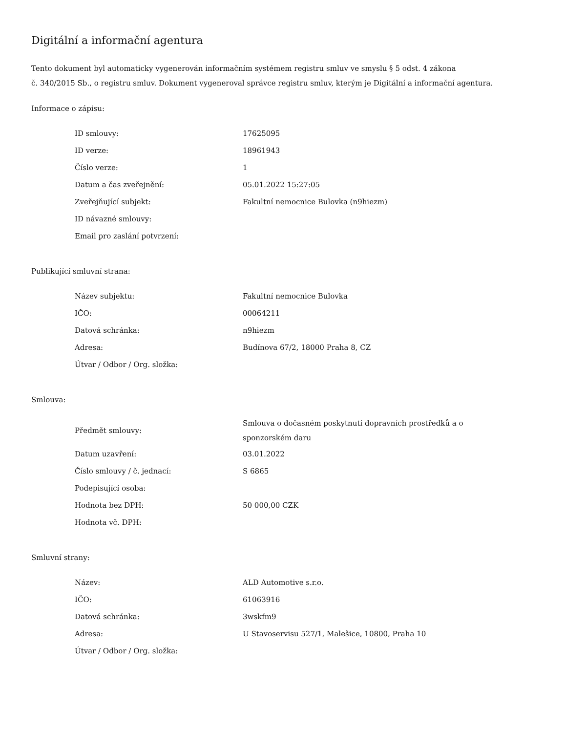Digitální a informační agentura
Tento dokument byl automaticky vygenerován informačním systémem registru smluv ve smyslu § 5 odst. 4 zákona
č. 340/2015 Sb., o registru smluv. Dokument vygeneroval správce registru smluv, kterým je Digitální a informační agentura.
Informace o zápisu:
| ID smlouvy: | 17625095 |
| ID verze: | 18961943 |
| Číslo verze: | 1 |
| Datum a čas zveřejnění: | 05.01.2022 15:27:05 |
| Zveřejňující subjekt: | Fakultní nemocnice Bulovka (n9hiezm) |
| ID návazné smlouvy: | |
| Email pro zaslání potvrzení: | |
Publikující smluvní strana:
| Název subjektu: | Fakultní nemocnice Bulovka |
| IČO: | 00064211 |
| Datová schránka: | n9hiezm |
| Adresa: | Budínova 67/2, 18000 Praha 8, CZ |
| Útvar / Odbor / Org. složka: | |
Smlouva:
| Předmět smlouvy: | Smlouva o dočasném poskytnutí dopravních prostředků a o sponzorském daru |
| Datum uzavření: | 03.01.2022 |
| Číslo smlouvy / č. jednací: | S 6865 |
| Podepisující osoba: | |
| Hodnota bez DPH: | 50 000,00 CZK |
| Hodnota vč. DPH: | |
Smluvní strany:
| Název: | ALD Automotive s.r.o. |
| IČO: | 61063916 |
| Datová schránka: | 3wskfm9 |
| Adresa: | U Stavoservisu 527/1, Malešice, 10800, Praha 10 |
| Útvar / Odbor / Org. složka: | |